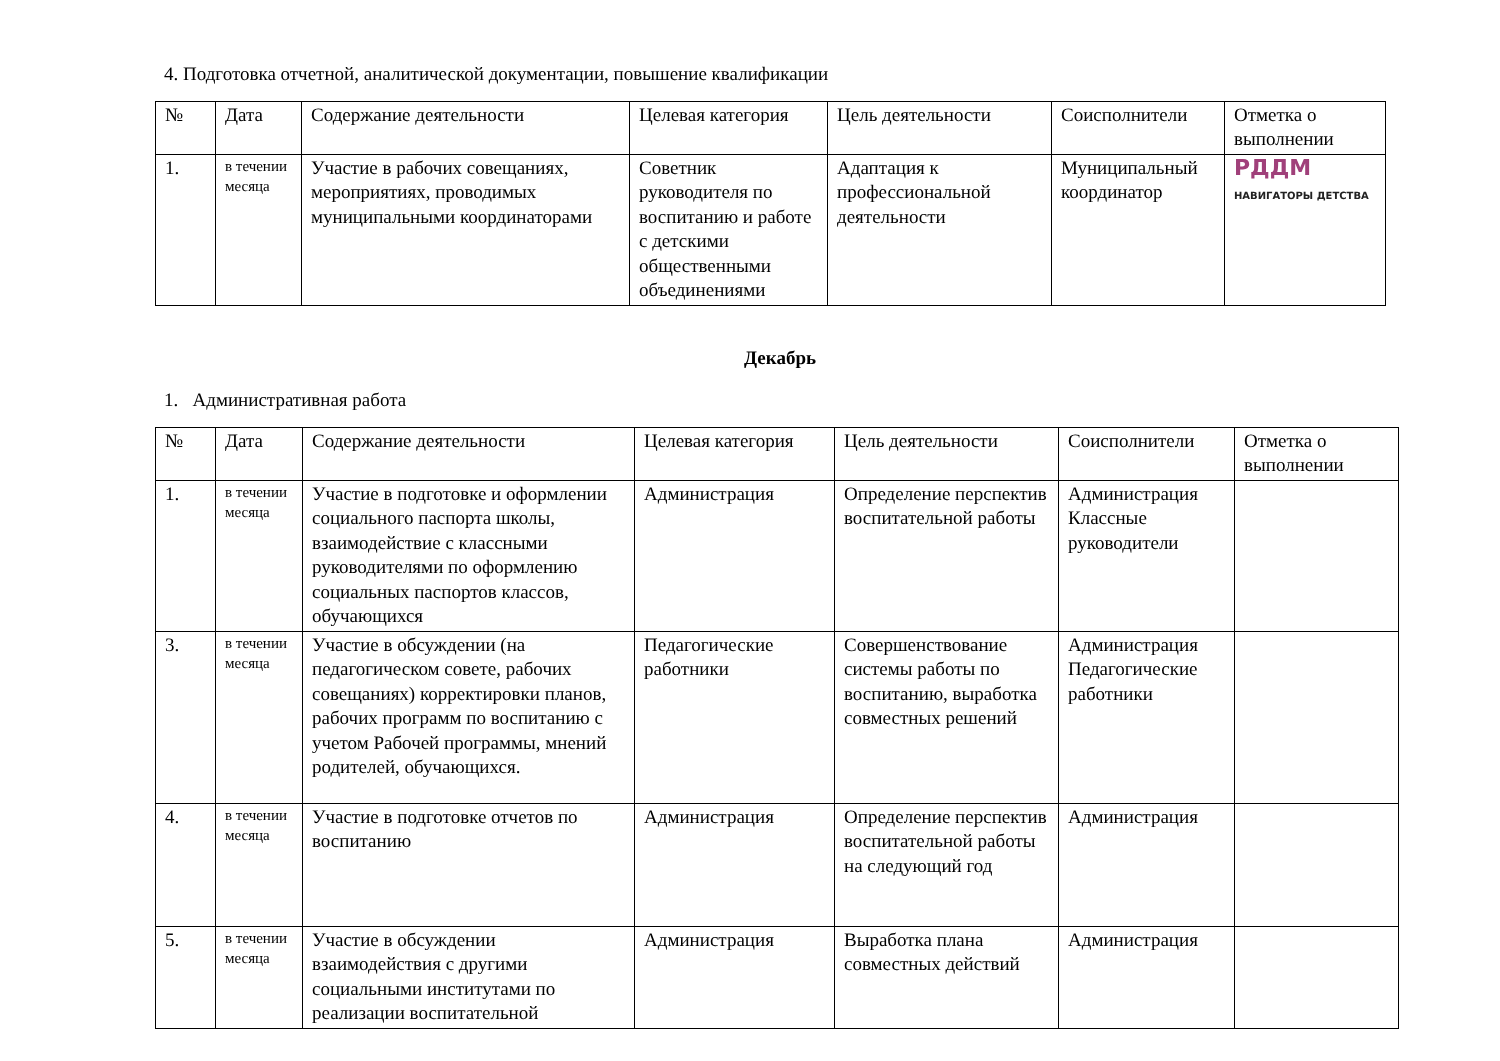4. Подготовка отчетной, аналитической документации, повышение квалификации
| № | Дата | Содержание деятельности | Целевая категория | Цель деятельности | Соисполнители | Отметка о выполнении |
| --- | --- | --- | --- | --- | --- | --- |
| 1. | в течении месяца | Участие в рабочих совещаниях, мероприятиях, проводимых муниципальными координаторами | Советник руководителя по воспитанию и работе с детскими общественными объединениями | Адаптация к профессиональной деятельности | Муниципальный координатор | РДДМ НАВИГАТОРЫ ДЕТСТВА |
Декабрь
1. Административная работа
| № | Дата | Содержание деятельности | Целевая категория | Цель деятельности | Соисполнители | Отметка о выполнении |
| --- | --- | --- | --- | --- | --- | --- |
| 1. | в течении месяца | Участие в подготовке и оформлении социального паспорта школы, взаимодействие с классными руководителями по оформлению социальных паспортов классов, обучающихся | Администрация | Определение перспектив воспитательной работы | Администрация Классные руководители | |
| 3. | в течении месяца | Участие в обсуждении (на педагогическом совете, рабочих совещаниях) корректировки планов, рабочих программ по воспитанию с учетом Рабочей программы, мнений родителей, обучающихся. | Педагогические работники | Совершенствование системы работы по воспитанию, выработка совместных решений | Администрация Педагогические работники | |
| 4. | в течении месяца | Участие в подготовке отчетов по воспитанию | Администрация | Определение перспектив воспитательной работы на следующий год | Администрация | |
| 5. | в течении месяца | Участие в обсуждении взаимодействия с другими социальными институтами по реализации воспитательной | Администрация | Выработка плана совместных действий | Администрация | |